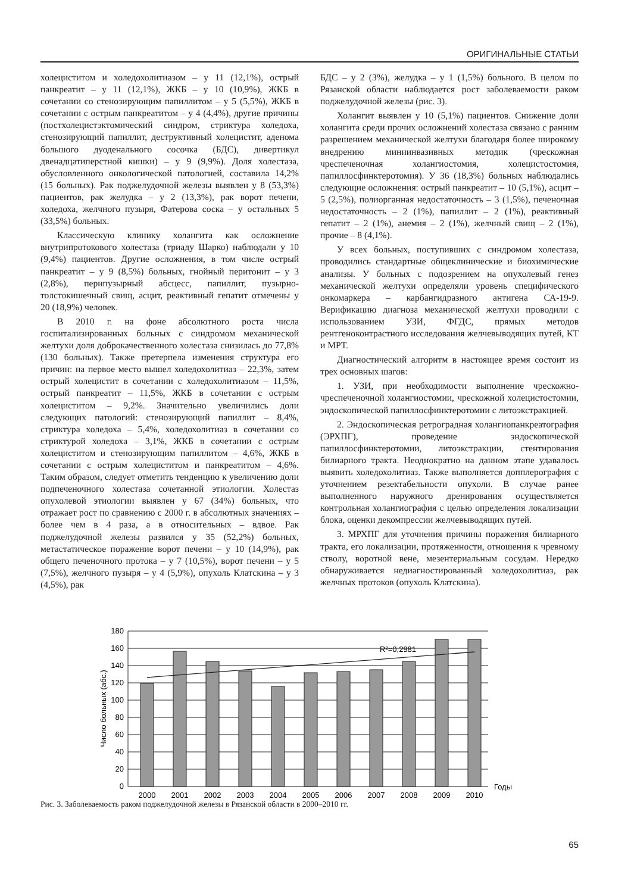ОРИГИНАЛЬНЫЕ СТАТЬИ
холециститом и холедохолитиазом – у 11 (12,1%), острый панкреатит – у 11 (12,1%), ЖКБ – у 10 (10,9%), ЖКБ в сочетании со стенозирующим папиллитом – у 5 (5,5%), ЖКБ в сочетании с острым панкреатитом – у 4 (4,4%), другие причины (постхолецистэктомический синдром, стриктура холедоха, стенозирующий папиллит, деструктивный холецистит, аденома большого дуоденального сосочка (БДС), дивертикул двенадцатиперстной кишки) – у 9 (9,9%). Доля холестаза, обусловленного онкологической патологией, составила 14,2% (15 больных). Рак поджелудочной железы выявлен у 8 (53,3%) пациентов, рак желудка – у 2 (13,3%), рак ворот печени, холедоха, желчного пузыря, Фатерова соска – у остальных 5 (33,5%) больных.
Классическую клинику холангита как осложнение внутрипротокового холестаза (триаду Шарко) наблюдали у 10 (9,4%) пациентов. Другие осложнения, в том числе острый панкреатит – у 9 (8,5%) больных, гнойный перитонит – у 3 (2,8%), перипузырный абсцесс, папиллит, пузырно-толстокишечный свищ, асцит, реактивный гепатит отмечены у 20 (18,9%) человек.
В 2010 г. на фоне абсолютного роста числа госпитализированных больных с синдромом механической желтухи доля доброкачественного холестаза снизилась до 77,8% (130 больных). Также претерпела изменения структура его причин: на первое место вышел холедохолитиаз – 22,3%, затем острый холецистит в сочетании с холедохолитиазом – 11,5%, острый панкреатит – 11,5%, ЖКБ в сочетании с острым холециститом – 9,2%. Значительно увеличились доли следующих патологий: стенозирующий папиллит – 8,4%, стриктура холедоха – 5,4%, холедохолитиаз в сочетании со стриктурой холедоха – 3,1%, ЖКБ в сочетании с острым холециститом и стенозирующим папиллитом – 4,6%, ЖКБ в сочетании с острым холециститом и панкреатитом – 4,6%. Таким образом, следует отметить тенденцию к увеличению доли подпеченочного холестаза сочетанной этиологии. Холестаз опухолевой этиологии выявлен у 67 (34%) больных, что отражает рост по сравнению с 2000 г. в абсолютных значениях – более чем в 4 раза, а в относительных – вдвое. Рак поджелудочной железы развился у 35 (52,2%) больных, метастатическое поражение ворот печени – у 10 (14,9%), рак общего печеночного протока – у 7 (10,5%), ворот печени – у 5 (7,5%), желчного пузыря – у 4 (5,9%), опухоль Клатскина – у 3 (4,5%), рак
БДС – у 2 (3%), желудка – у 1 (1,5%) больного. В целом по Рязанской области наблюдается рост заболеваемости раком поджелудочной железы (рис. 3).
Холангит выявлен у 10 (5,1%) пациентов. Снижение доли холангита среди прочих осложнений холестаза связано с ранним разрешением механической желтухи благодаря более широкому внедрению миниинвазивных методик (чрескожная чреспеченочная холангиостомия, холецистостомия, папиллосфинктеротомия). У 36 (18,3%) больных наблюдались следующие осложнения: острый панкреатит – 10 (5,1%), асцит – 5 (2,5%), полиорганная недостаточность – 3 (1,5%), печеночная недостаточность – 2 (1%), папиллит – 2 (1%), реактивный гепатит – 2 (1%), анемия – 2 (1%), желчный свищ – 2 (1%), прочие – 8 (4,1%).
У всех больных, поступивших с синдромом холестаза, проводились стандартные общеклинические и биохимические анализы. У больных с подозрением на опухолевый генез механической желтухи определяли уровень специфического онкомаркера – карбангидразного антигена СА-19-9. Верификацию диагноза механической желтухи проводили с использованием УЗИ, ФГДС, прямых методов рентгеноконтрастного исследования желчевыводящих путей, КТ и МРТ.
Диагностический алгоритм в настоящее время состоит из трех основных шагов:
1. УЗИ, при необходимости выполнение чрескожно-чреспеченочной холангиостомии, чрескожной холецистостомии, эндоскопической папиллосфинктеротомии с литоэкстракцией.
2. Эндоскопическая ретроградная холангиопанкреатография (ЭРХПГ), проведение эндоскопической папиллосфинктеротомии, литоэкстракции, стентирования билиарного тракта. Неоднократно на данном этапе удавалось выявить холедохолитиаз. Также выполняется допплерография с уточнением резектабельности опухоли. В случае ранее выполненного наружного дренирования осуществляется контрольная холангиография с целью определения локализации блока, оценки декомпрессии желчевыводящих путей.
3. МРХПГ для уточнения причины поражения билиарного тракта, его локализации, протяженности, отношения к чревному стволу, воротной вене, мезентериальным сосудам. Нередко обнаруживается недиагностированный холедохолитиаз, рак желчных протоков (опухоль Клатскина).
R²=0,2981
180
160
140
120
100
80
60
40
20
0
Число больных (абс.)
2000
2001
2002
2003
2004
2005
2006
2007
2008
2009
2010
Годы
Рис. 3. Заболеваемость раком поджелудочной железы в Рязанской области в 2000–2010 гг.
65